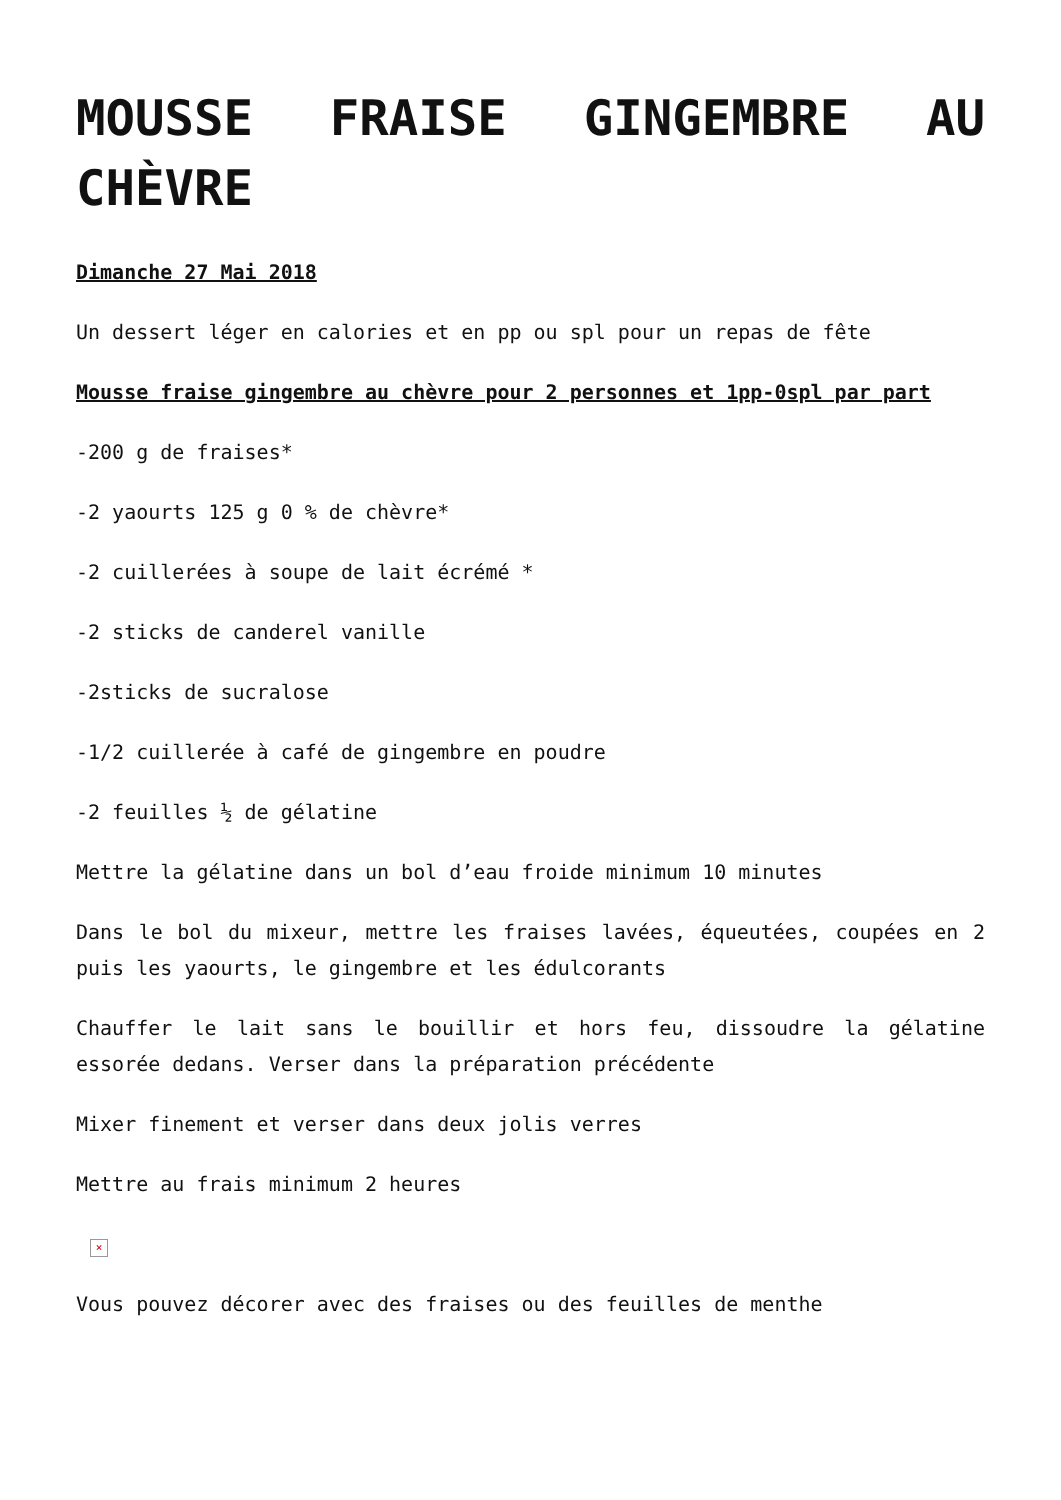MOUSSE FRAISE GINGEMBRE AU CHÈVRE
Dimanche 27 Mai 2018
Un dessert léger en calories et en pp ou spl pour un repas de fête
Mousse fraise gingembre au chèvre pour 2 personnes et 1pp-0spl par part
-200 g de fraises*
-2 yaourts 125 g 0 % de chèvre*
-2 cuillerées à soupe de lait écrémé *
-2 sticks de canderel vanille
-2sticks de sucralose
-1/2 cuillerée à café de gingembre en poudre
-2 feuilles ½ de gélatine
Mettre la gélatine dans un bol d’eau froide minimum 10 minutes
Dans le bol du mixeur, mettre les fraises lavées, équeutées, coupées en 2 puis les yaourts, le gingembre et les édulcorants
Chauffer le lait sans le bouillir et hors feu, dissoudre la gélatine essorée dedans. Verser dans la préparation précédente
Mixer finement et verser dans deux jolis verres
Mettre au frais minimum 2 heures
×
Vous pouvez décorer avec des fraises ou des feuilles de menthe